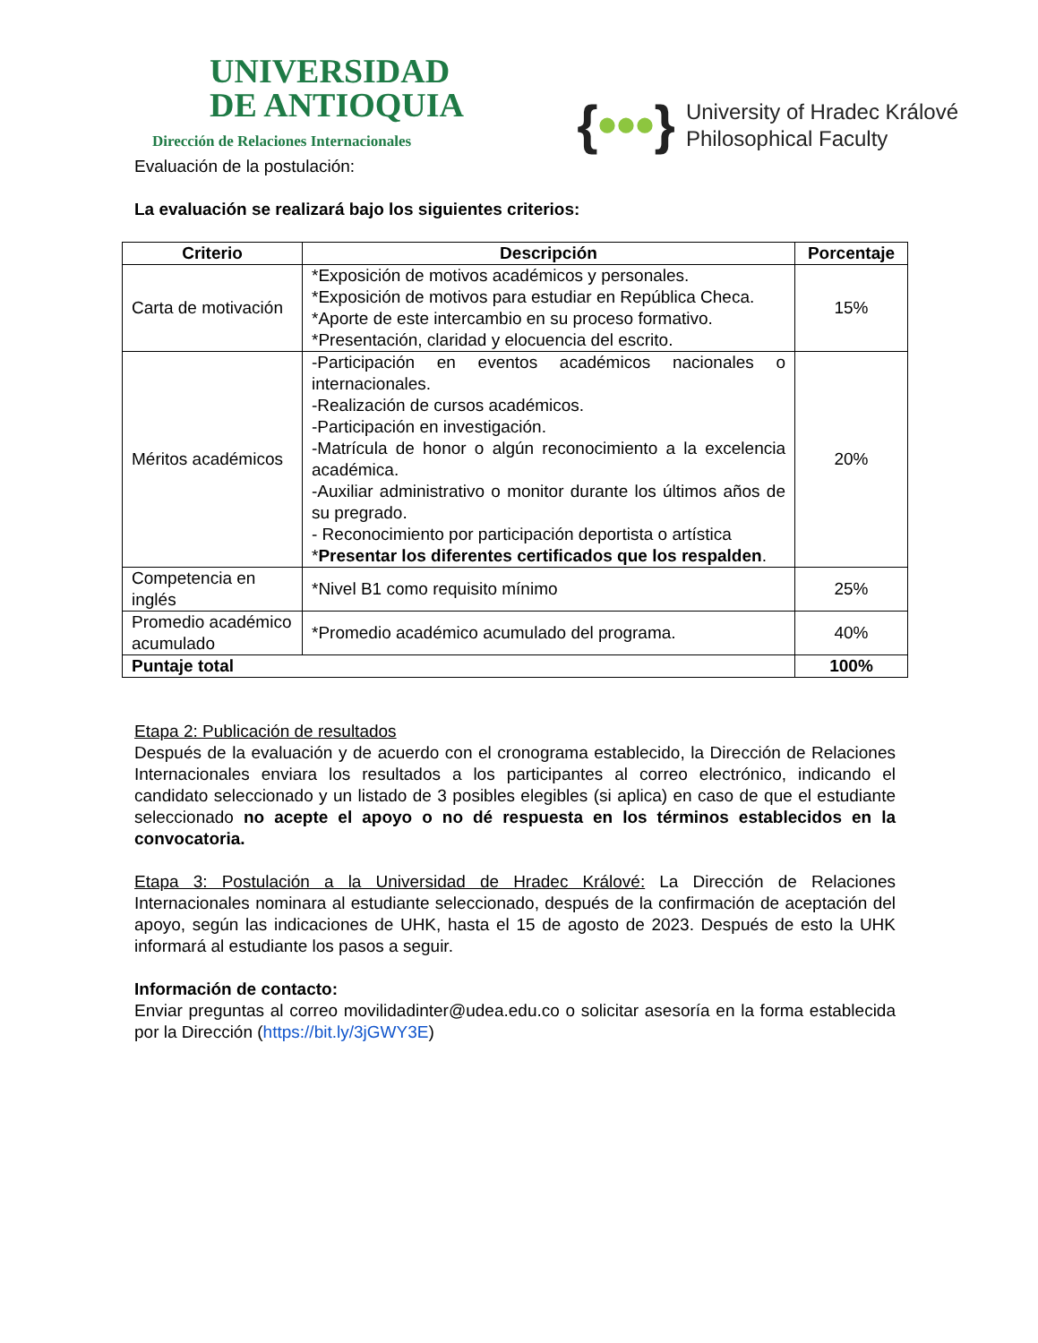UNIVERSIDAD
DE ANTIOQUIA
Dirección de Relaciones Internacionales
{•••} University of Hradec Králové
Philosophical Faculty
Evaluación de la postulación:
La evaluación se realizará bajo los siguientes criterios:
| Criterio | Descripción | Porcentaje |
| --- | --- | --- |
| Carta de motivación | *Exposición de motivos académicos y personales. *Exposición de motivos para estudiar en República Checa. *Aporte de este intercambio en su proceso formativo. *Presentación, claridad y elocuencia del escrito. | 15% |
| Méritos académicos | -Participación en eventos académicos nacionales o internacionales. -Realización de cursos académicos. -Participación en investigación. -Matrícula de honor o algún reconocimiento a la excelencia académica. -Auxiliar administrativo o monitor durante los últimos años de su pregrado. - Reconocimiento por participación deportista o artística * Presentar los diferentes certificados que los respalden . | 20% |
| Competencia en inglés | *Nivel B1 como requisito mínimo | 25% |
| Promedio académico acumulado | *Promedio académico acumulado del programa. | 40% |
| Puntaje total | | 100% |
Etapa 2: Publicación de resultados
Después de la evaluación y de acuerdo con el cronograma establecido, la Dirección de Relaciones Internacionales enviara los resultados a los participantes al correo electrónico, indicando el candidato seleccionado y un listado de 3 posibles elegibles (si aplica) en caso de que el estudiante seleccionado no acepte el apoyo o no dé respuesta en los términos establecidos en la convocatoria.
Etapa 3: Postulación a la Universidad de Hradec Králové: La Dirección de Relaciones Internacionales nominara al estudiante seleccionado, después de la confirmación de aceptación del apoyo, según las indicaciones de UHK, hasta el 15 de agosto de 2023. Después de esto la UHK informará al estudiante los pasos a seguir.
Información de contacto:
Enviar preguntas al correo movilidadinter@udea.edu.co o solicitar asesoría en la forma establecida por la Dirección (https://bit.ly/3jGWY3E)